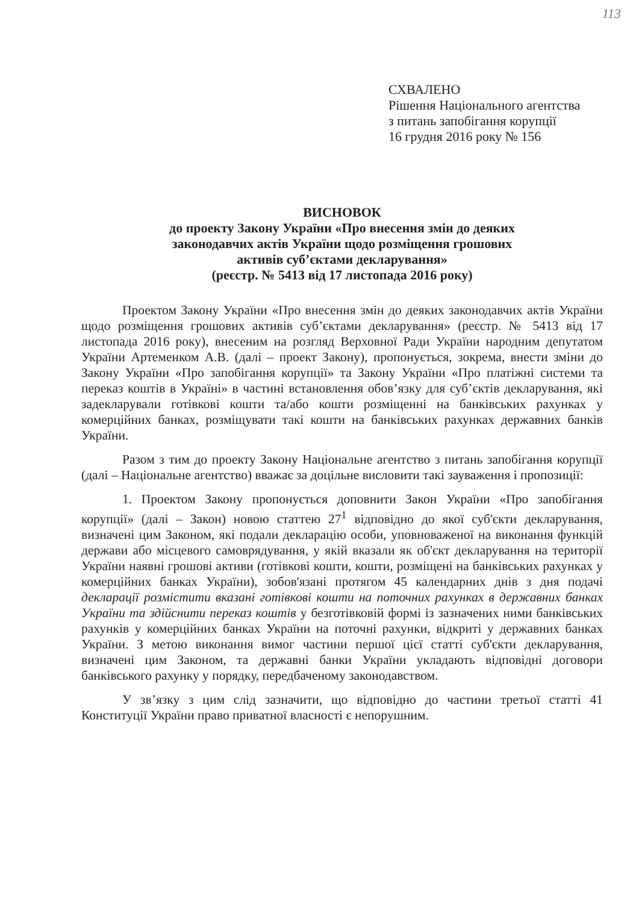113
СХВАЛЕНО
Рішення Національного агентства
з питань запобігання корупції
16 грудня 2016 року № 156
ВИСНОВОК
до проекту Закону України «Про внесення змін до деяких
законодавчих актів України щодо розміщення грошових
активів суб’єктами декларування»
(реєстр. № 5413 від 17 листопада 2016 року)
Проектом Закону України «Про внесення змін до деяких законодавчих актів України щодо розміщення грошових активів суб’єктами декларування» (реєстр. № 5413 від 17 листопада 2016 року), внесеним на розгляд Верховної Ради України народним депутатом України Артеменком А.В. (далі – проект Закону), пропонується, зокрема, внести зміни до Закону України «Про запобігання корупції» та Закону України «Про платіжні системи та переказ коштів в Україні» в частині встановлення обов’язку для суб’єктів декларування, які задекларували готівкові кошти та/або кошти розміщенні на банківських рахунках у комерційних банках, розміщувати такі кошти на банківських рахунках державних банків України.
Разом з тим до проекту Закону Національне агентство з питань запобігання корупції (далі – Національне агентство) вважає за доцільне висловити такі зауваження і пропозиції:
1. Проектом Закону пропонується доповнити Закон України «Про запобігання корупції» (далі – Закон) новою статтею 27<sup>1</sup> відповідно до якої суб'єкти декларування, визначені цим Законом, які подали декларацію особи, уповноваженої на виконання функцій держави або місцевого самоврядування, у якій вказали як об'єкт декларування на території України наявні грошові активи (готівкові кошти, кошти, розміщені на банківських рахунках у комерційних банках України), зобов'язані протягом 45 календарних днів з дня подачі декларації розмістити вказані готівкові кошти на поточних рахунках в державних банках України та здійснити переказ коштів у безготівковій формі із зазначених ними банківських рахунків у комерційних банках України на поточні рахунки, відкриті у державних банках України. З метою виконання вимог частини першої цієї статті суб'єкти декларування, визначені цим Законом, та державні банки України укладають відповідні договори банківського рахунку у порядку, передбаченому законодавством.
У зв’язку з цим слід зазначити, що відповідно до частини третьої статті 41 Конституції України право приватної власності є непорушним.